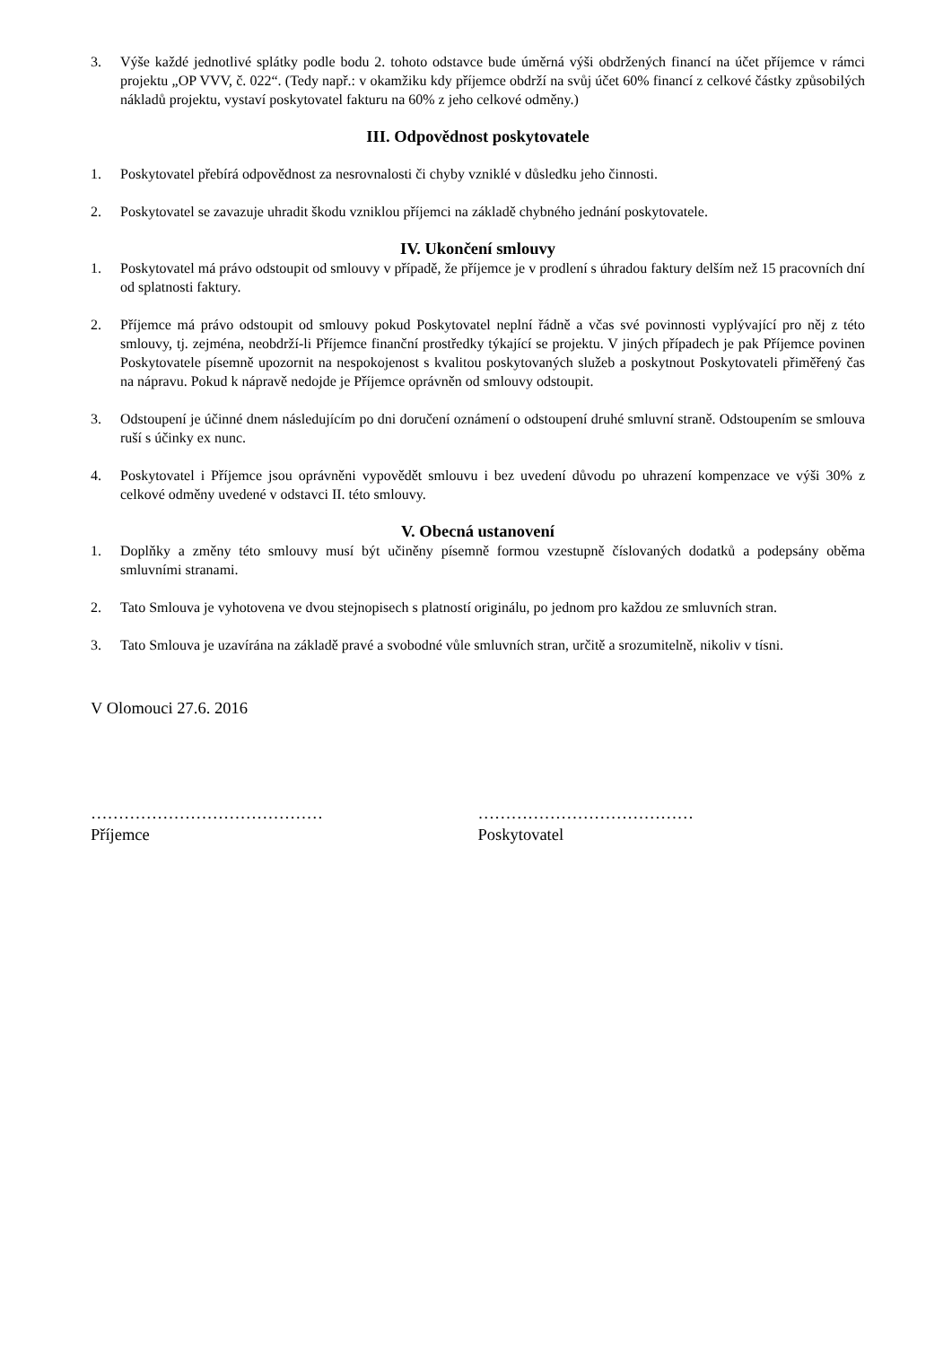3. Výše každé jednotlivé splátky podle bodu 2. tohoto odstavce bude úměrná výši obdržených financí na účet příjemce v rámci projektu „OP VVV, č. 022“. (Tedy např.: v okamžiku kdy příjemce obdrží na svůj účet 60% financí z celkové částky způsobilých nákladů projektu, vystaví poskytovatel fakturu na 60% z jeho celkové odměny.)
III. Odpovědnost poskytovatele
1. Poskytovatel přebírá odpovědnost za nesrovnalosti či chyby vzniklé v důsledku jeho činnosti.
2. Poskytovatel se zavazuje uhradit škodu vzniklou příjemci na základě chybného jednání poskytovatele.
IV. Ukončení smlouvy
1. Poskytovatel má právo odstoupit od smlouvy v případě, že příjemce je v prodlení s úhradou faktury delším než 15 pracovních dní od splatnosti faktury.
2. Příjemce má právo odstoupit od smlouvy pokud Poskytovatel neplní řádně a včas své povinnosti vyplývající pro něj z této smlouvy, tj. zejména, neobdrží-li Příjemce finanční prostředky týkající se projektu. V jiných případech je pak Příjemce povinen Poskytovatele písemně upozornit na nespokojenost s kvalitou poskytovaných služeb a poskytnout Poskytovateli přiměřený čas na nápravu. Pokud k nápravě nedojde je Příjemce oprávněn od smlouvy odstoupit.
3. Odstoupení je účinné dnem následujícím po dni doručení oznámení o odstoupení druhé smluvní straně. Odstoupením se smlouva ruší s účinky ex nunc.
4. Poskytovatel i Příjemce jsou oprávněni vypovědět smlouvu i bez uvedení důvodu po uhrazení kompenzace ve výši 30% z celkové odměny uvedené v odstavci II. této smlouvy.
V. Obecná ustanovení
1. Doplňky a změny této smlouvy musí být učiněny písemně formou vzestupně číslovaných dodatků a podepsány oběma smluvními stranami.
2. Tato Smlouva je vyhotovena ve dvou stejnopisech s platností originálu, po jednom pro každou ze smluvních stran.
3. Tato Smlouva je uzavírána na základě pravé a svobodné vůle smluvních stran, určitě a srozumitelně, nikoliv v tísni.
V Olomouci 27.6. 2016
……………………………………
Příjemce
…………………………………
Poskytovatel